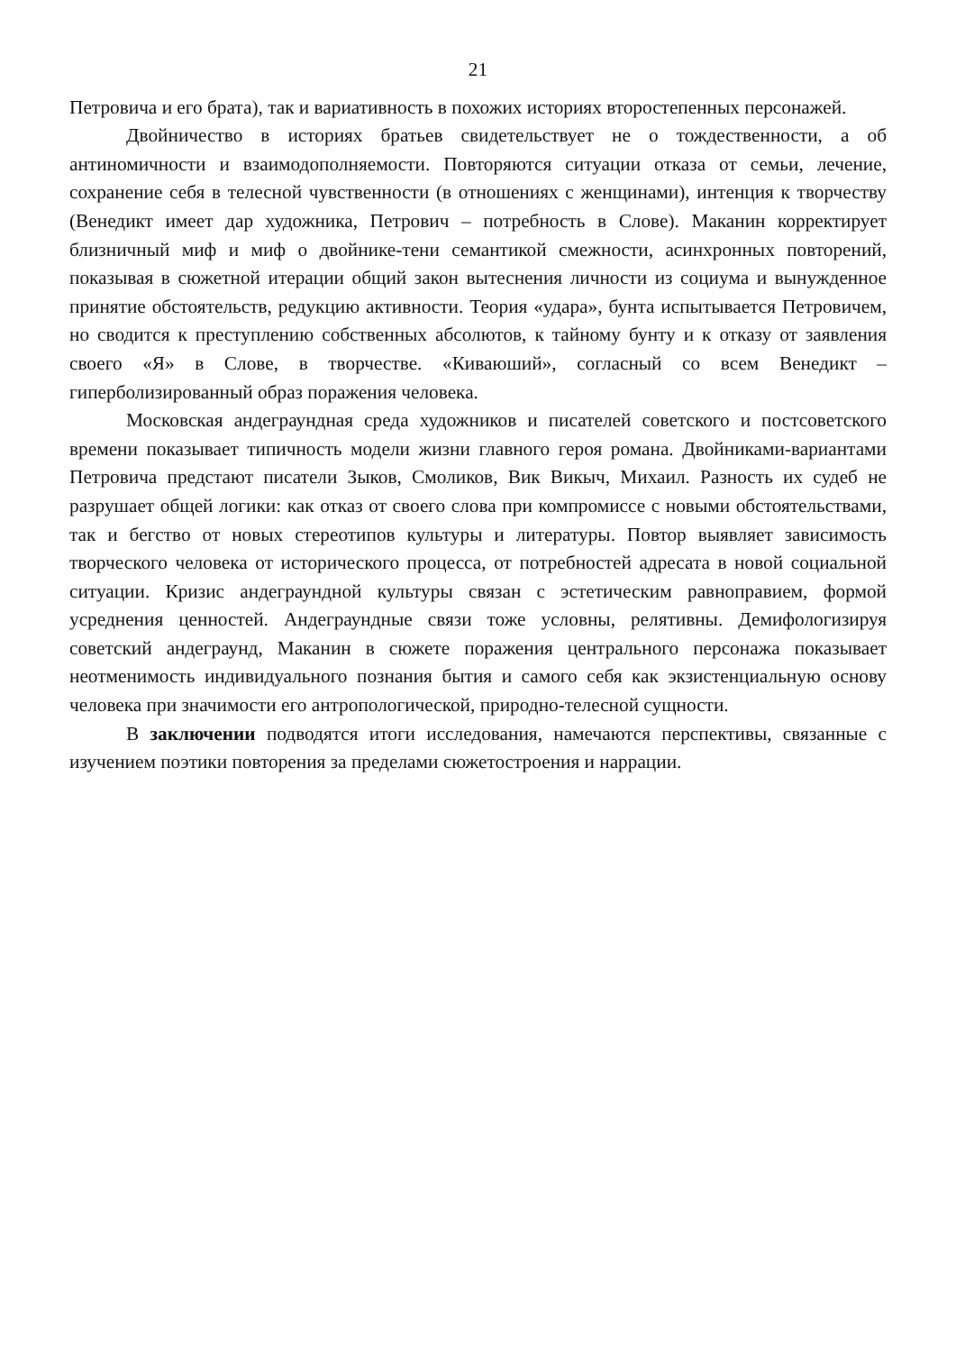21
Петровича и его брата), так и вариативность в похожих историях второстепенных персонажей.
Двойничество в историях братьев свидетельствует не о тождественности, а об антиномичности и взаимодополняемости. Повторяются ситуации отказа от семьи, лечение, сохранение себя в телесной чувственности (в отношениях с женщинами), интенция к творчеству (Венедикт имеет дар художника, Петрович – потребность в Слове). Маканин корректирует близничный миф и миф о двойнике-тени семантикой смежности, асинхронных повторений, показывая в сюжетной итерации общий закон вытеснения личности из социума и вынужденное принятие обстоятельств, редукцию активности. Теория «удара», бунта испытывается Петровичем, но сводится к преступлению собственных абсолютов, к тайному бунту и к отказу от заявления своего «Я» в Слове, в творчестве. «Киваюший», согласный со всем Венедикт – гиперболизированный образ поражения человека.
Московская андеграундная среда художников и писателей советского и постсоветского времени показывает типичность модели жизни главного героя романа. Двойниками-вариантами Петровича предстают писатели Зыков, Смоликов, Вик Викыч, Михаил. Разность их судеб не разрушает общей логики: как отказ от своего слова при компромиссе с новыми обстоятельствами, так и бегство от новых стереотипов культуры и литературы. Повтор выявляет зависимость творческого человека от исторического процесса, от потребностей адресата в новой социальной ситуации. Кризис андеграундной культуры связан с эстетическим равноправием, формой усреднения ценностей. Андеграундные связи тоже условны, релятивны. Демифологизируя советский андеграунд, Маканин в сюжете поражения центрального персонажа показывает неотменимость индивидуального познания бытия и самого себя как экзистенциальную основу человека при значимости его антропологической, природно-телесной сущности.
В заключении подводятся итоги исследования, намечаются перспективы, связанные с изучением поэтики повторения за пределами сюжетостроения и наррации.